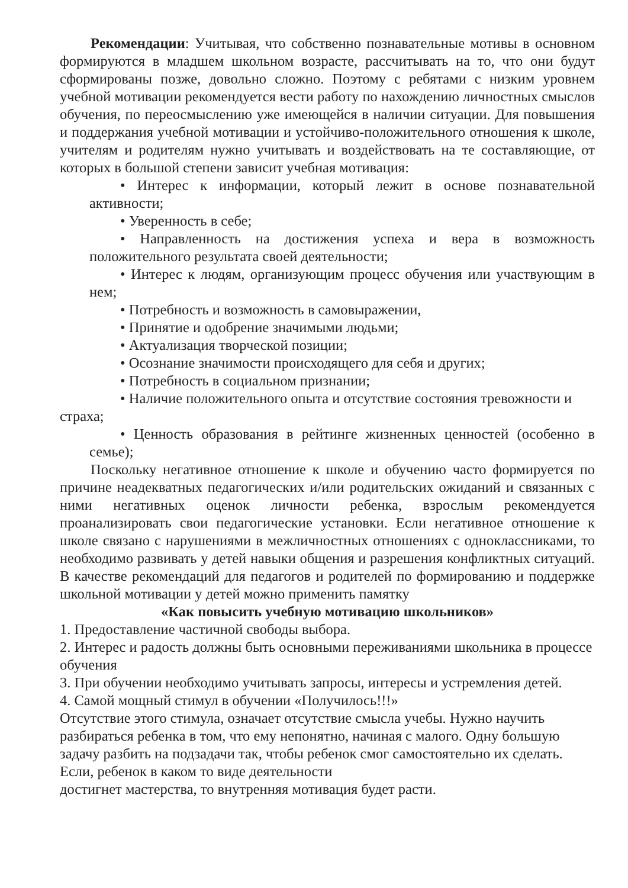Рекомендации: Учитывая, что собственно познавательные мотивы в основном формируются в младшем школьном возрасте, рассчитывать на то, что они будут сформированы позже, довольно сложно. Поэтому с ребятами с низким уровнем учебной мотивации рекомендуется вести работу по нахождению личностных смыслов обучения, по переосмыслению уже имеющейся в наличии ситуации. Для повышения и поддержания учебной мотивации и устойчиво-положительного отношения к школе, учителям и родителям нужно учитывать и воздействовать на те составляющие, от которых в большой степени зависит учебная мотивация:
• Интерес к информации, который лежит в основе познавательной активности;
• Уверенность в себе;
• Направленность на достижения успеха и вера в возможность положительного результата своей деятельности;
• Интерес к людям, организующим процесс обучения или участвующим в нем;
• Потребность и возможность в самовыражении,
• Принятие и одобрение значимыми людьми;
• Актуализация творческой позиции;
• Осознание значимости происходящего для себя и других;
• Потребность в социальном признании;
• Наличие положительного опыта и отсутствие состояния тревожности и страха;
• Ценность образования в рейтинге жизненных ценностей (особенно в семье);
Поскольку негативное отношение к школе и обучению часто формируется по причине неадекватных педагогических и/или родительских ожиданий и связанных с ними негативных оценок личности ребенка, взрослым рекомендуется проанализировать свои педагогические установки. Если негативное отношение к школе связано с нарушениями в межличностных отношениях с одноклассниками, то необходимо развивать у детей навыки общения и разрешения конфликтных ситуаций. В качестве рекомендаций для педагогов и родителей по формированию и поддержке школьной мотивации у детей можно применить памятку
«Как повысить учебную мотивацию школьников»
1. Предоставление частичной свободы выбора.
2. Интерес и радость должны быть основными переживаниями школьника в процессе обучения
3. При обучении необходимо учитывать запросы, интересы и устремления детей.
4. Самой мощный стимул в обучении «Получилось!!!»
Отсутствие этого стимула, означает отсутствие смысла учебы. Нужно научить разбираться ребенка в том, что ему непонятно, начиная с малого. Одну большую задачу разбить на подзадачи так, чтобы ребенок смог самостоятельно их сделать. Если, ребенок в каком то виде деятельности
достигнет мастерства, то внутренняя мотивация будет расти.